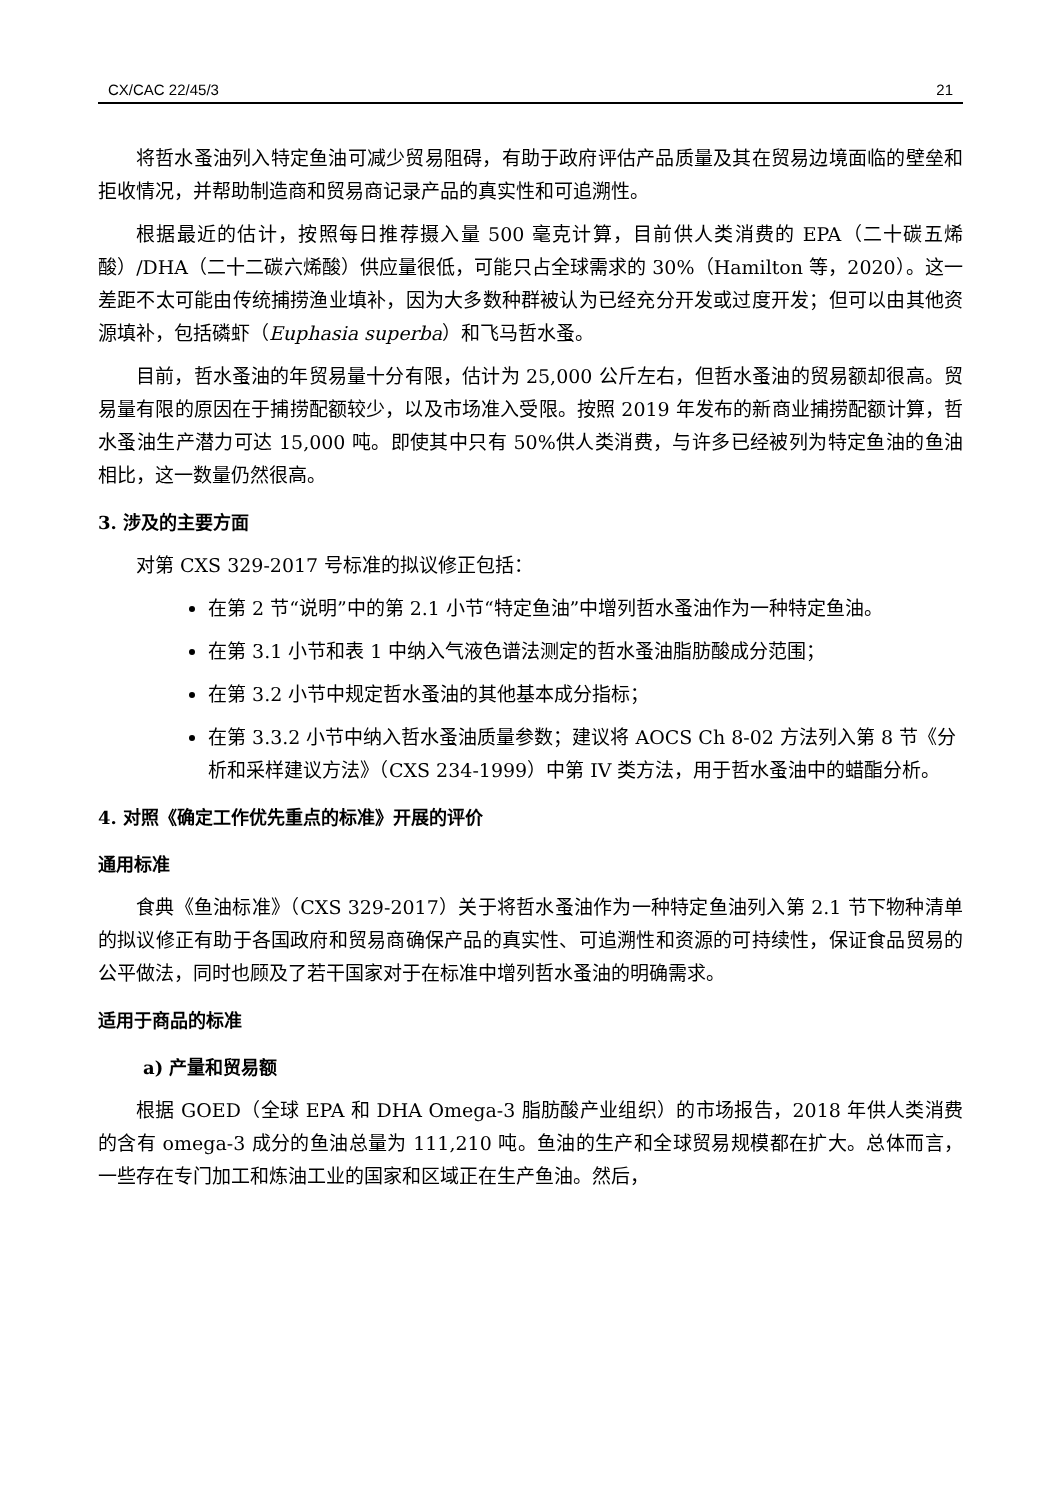CX/CAC 22/45/3 21
将哲水蚤油列入特定鱼油可减少贸易阻碍，有助于政府评估产品质量及其在贸易边境面临的壁垒和拒收情况，并帮助制造商和贸易商记录产品的真实性和可追溯性。
根据最近的估计，按照每日推荐摄入量 500 毫克计算，目前供人类消费的 EPA（二十碳五烯酸）/DHA（二十二碳六烯酸）供应量很低，可能只占全球需求的 30%（Hamilton 等，2020）。这一差距不太可能由传统捕捞渔业填补，因为大多数种群被认为已经充分开发或过度开发；但可以由其他资源填补，包括磷虾（Euphasia superba）和飞马哲水蚤。
目前，哲水蚤油的年贸易量十分有限，估计为 25,000 公斤左右，但哲水蚤油的贸易额却很高。贸易量有限的原因在于捕捞配额较少，以及市场准入受限。按照 2019 年发布的新商业捕捞配额计算，哲水蚤油生产潜力可达 15,000 吨。即使其中只有 50%供人类消费，与许多已经被列为特定鱼油的鱼油相比，这一数量仍然很高。
3. 涉及的主要方面
对第 CXS 329-2017 号标准的拟议修正包括：
在第 2 节“说明”中的第 2.1 小节“特定鱼油”中增列哲水蚤油作为一种特定鱼油。
在第 3.1 小节和表 1 中纳入气液色谱法测定的哲水蚤油脂肪酸成分范围；
在第 3.2 小节中规定哲水蚤油的其他基本成分指标；
在第 3.3.2 小节中纳入哲水蚤油质量参数；建议将 AOCS Ch 8-02 方法列入第 8 节《分析和采样建议方法》（CXS 234-1999）中第 IV 类方法，用于哲水蚤油中的蜡酯分析。
4. 对照《确定工作优先重点的标准》开展的评价
通用标准
食典《鱼油标准》（CXS 329-2017）关于将哲水蚤油作为一种特定鱼油列入第 2.1 节下物种清单的拟议修正有助于各国政府和贸易商确保产品的真实性、可追溯性和资源的可持续性，保证食品贸易的公平做法，同时也顾及了若干国家对于在标准中增列哲水蚤油的明确需求。
适用于商品的标准
a) 产量和贸易额
根据 GOED（全球 EPA 和 DHA Omega-3 脂肪酸产业组织）的市场报告，2018 年供人类消费的含有 omega-3 成分的鱼油总量为 111,210 吨。鱼油的生产和全球贸易规模都在扩大。总体而言，一些存在专门加工和炼油工业的国家和区域正在生产鱼油。然后，